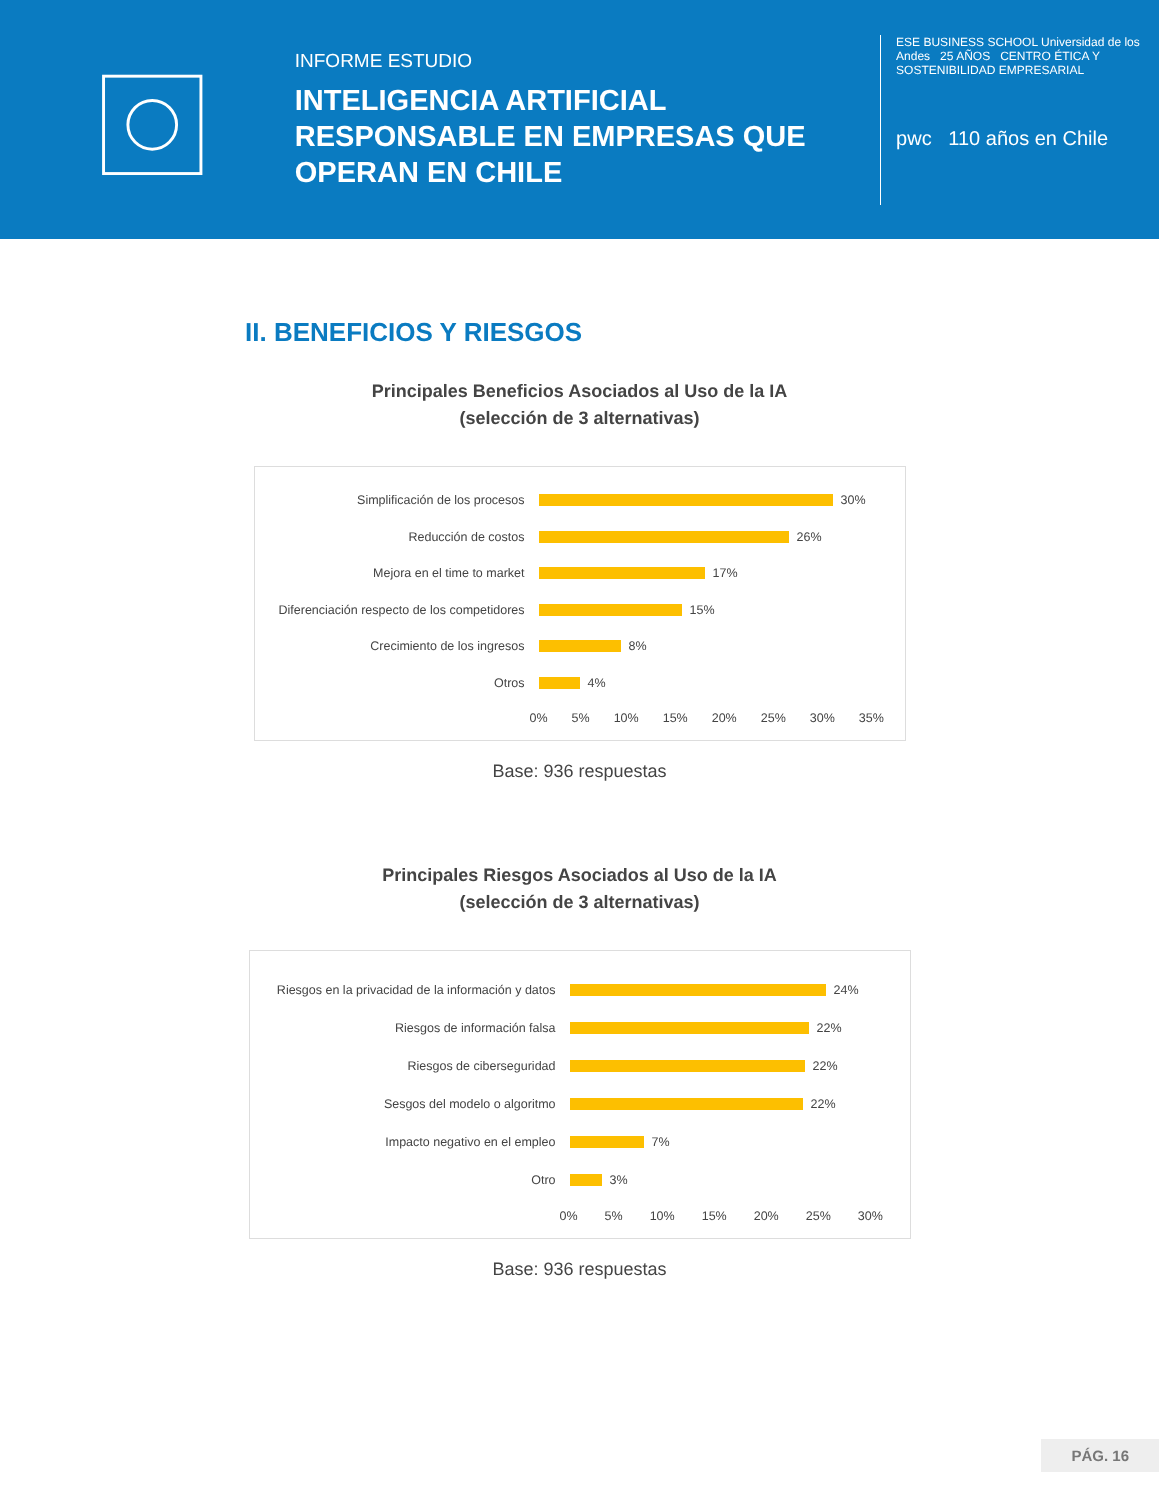INFORME ESTUDIO
INTELIGENCIA ARTIFICIAL RESPONSABLE EN EMPRESAS QUE OPERAN EN CHILE
ESE BUSINESS SCHOOL Universidad de los Andes 25 AÑOS CENTRO ÉTICA Y SOSTENIBILIDAD EMPRESARIAL
pwc 110 años en Chile
II. BENEFICIOS Y RIESGOS
Principales Beneficios Asociados al Uso de la IA
(selección de 3 alternativas)
Simplificación de los procesos
30%
Reducción de costos
26%
Mejora en el time to market
17%
Diferenciación respecto de los competidores
15%
Crecimiento de los ingresos
8%
Otros
4%
0% 5% 10% 15% 20% 25% 30% 35%
Base: 936 respuestas
Principales Riesgos Asociados al Uso de la IA
(selección de 3 alternativas)
Riesgos en la privacidad de la información y datos
24%
Riesgos de información falsa
22%
Riesgos de ciberseguridad
22%
Sesgos del modelo o algoritmo
22%
Impacto negativo en el empleo
7%
Otro
3%
0% 5% 10% 15% 20% 25% 30%
Base: 936 respuestas
PÁG. 16